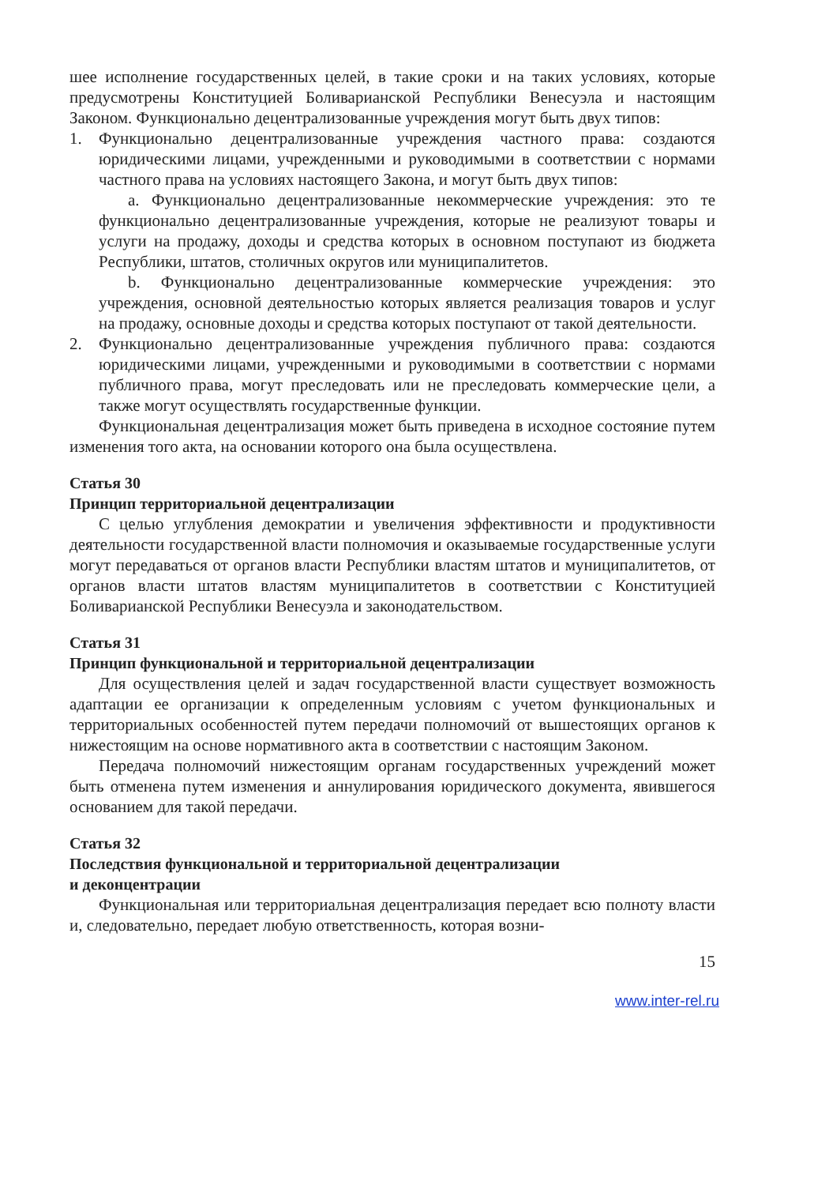шее исполнение государственных целей, в такие сроки и на таких условиях, которые предусмотрены Конституцией Боливарианской Республики Венесуэла и настоящим Законом. Функционально децентрализованные учреждения могут быть двух типов:
1. Функционально децентрализованные учреждения частного права: создаются юридическими лицами, учрежденными и руководимыми в соответствии с нормами частного права на условиях настоящего Закона, и могут быть двух типов:
a. Функционально децентрализованные некоммерческие учреждения: это те функционально децентрализованные учреждения, которые не реализуют товары и услуги на продажу, доходы и средства которых в основном поступают из бюджета Республики, штатов, столичных округов или муниципалитетов.
b. Функционально децентрализованные коммерческие учреждения: это учреждения, основной деятельностью которых является реализация товаров и услуг на продажу, основные доходы и средства которых поступают от такой деятельности.
2. Функционально децентрализованные учреждения публичного права: создаются юридическими лицами, учрежденными и руководимыми в соответствии с нормами публичного права, могут преследовать или не преследовать коммерческие цели, а также могут осуществлять государственные функции.
Функциональная децентрализация может быть приведена в исходное состояние путем изменения того акта, на основании которого она была осуществлена.
Статья 30
Принцип территориальной децентрализации
С целью углубления демократии и увеличения эффективности и продуктивности деятельности государственной власти полномочия и оказываемые государственные услуги могут передаваться от органов власти Республики властям штатов и муниципалитетов, от органов власти штатов властям муниципалитетов в соответствии с Конституцией Боливарианской Республики Венесуэла и законодательством.
Статья 31
Принцип функциональной и территориальной децентрализации
Для осуществления целей и задач государственной власти существует возможность адаптации ее организации к определенным условиям с учетом функциональных и территориальных особенностей путем передачи полномочий от вышестоящих органов к нижестоящим на основе нормативного акта в соответствии с настоящим Законом.
Передача полномочий нижестоящим органам государственных учреждений может быть отменена путем изменения и аннулирования юридического документа, явившегося основанием для такой передачи.
Статья 32
Последствия функциональной и территориальной децентрализации
и деконцентрации
Функциональная или территориальная децентрализация передает всю полноту власти и, следовательно, передает любую ответственность, которая возни-
15
www.inter-rel.ru